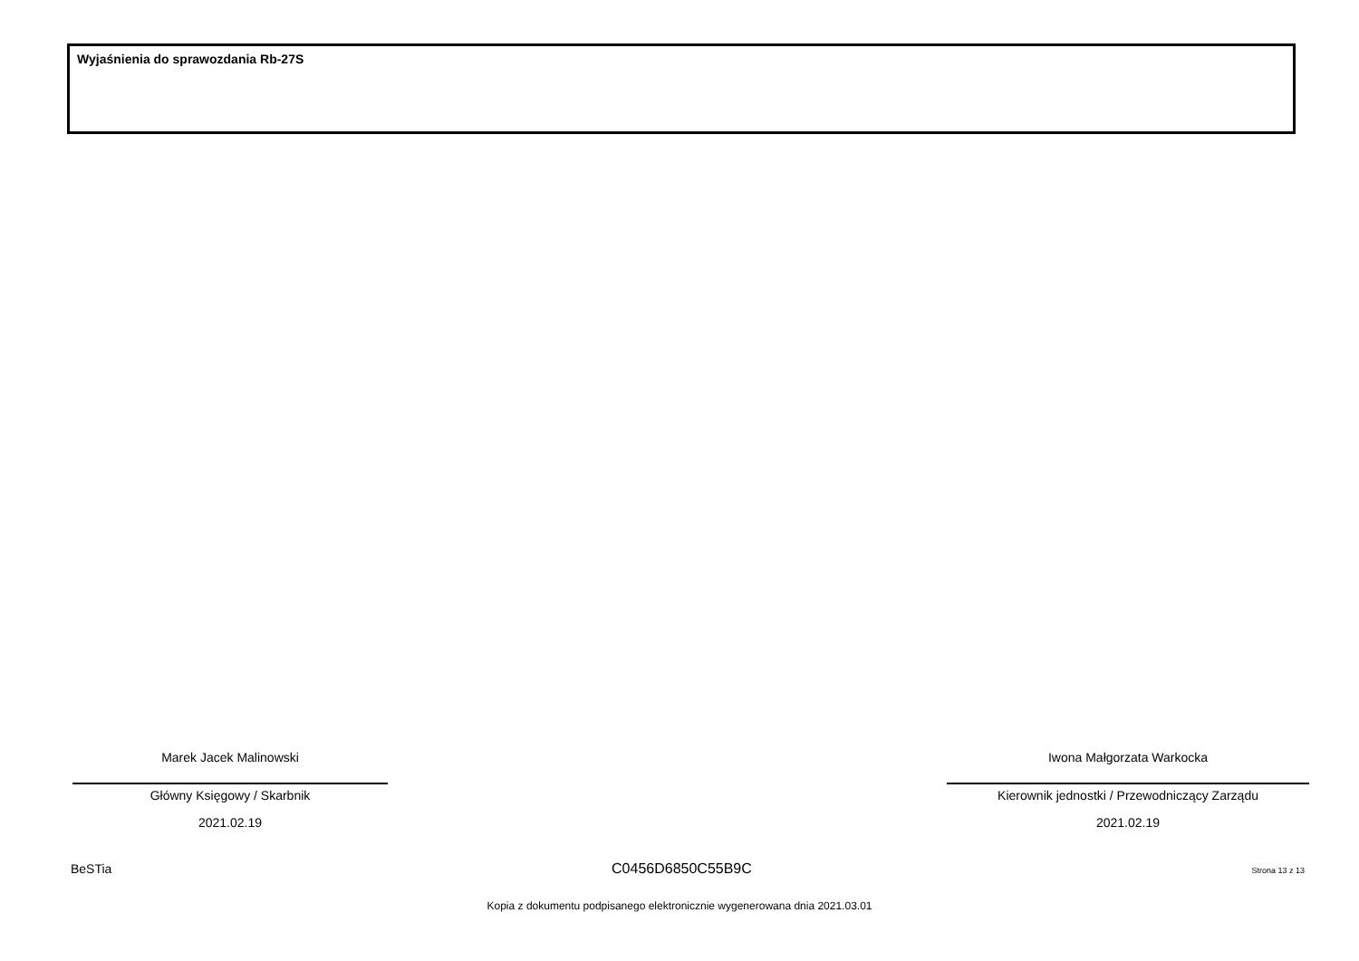Wyjaśnienia do sprawozdania Rb-27S
Marek Jacek Malinowski
Główny Księgowy / Skarbnik
2021.02.19
Iwona Małgorzata Warkocka
Kierownik jednostki / Przewodniczący Zarządu
2021.02.19
BeSTia C0456D6850C55B9C Strona 13 z 13
Kopia z dokumentu podpisanego elektronicznie wygenerowana dnia 2021.03.01